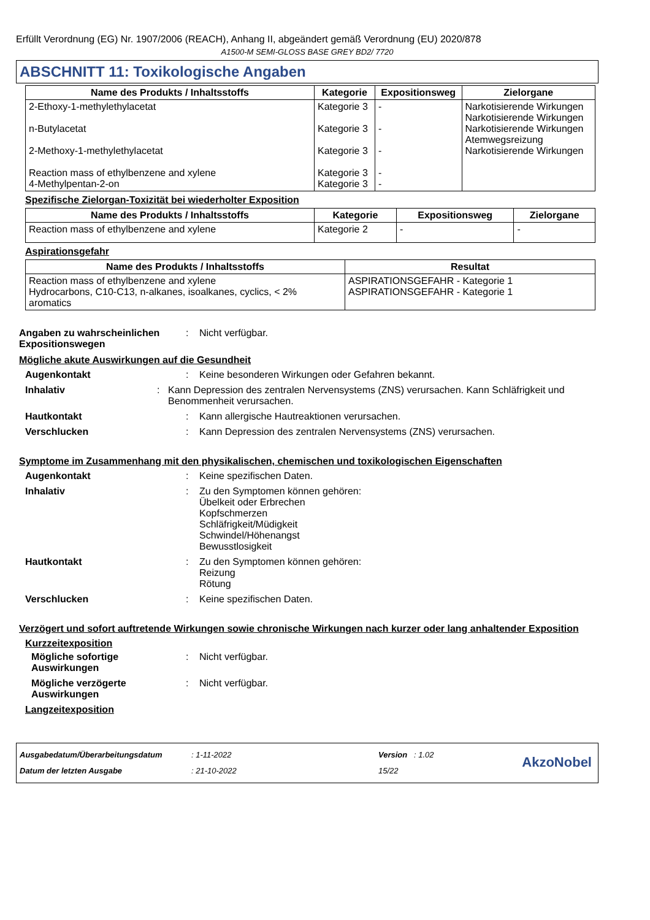Erfüllt Verordnung (EG) Nr. 1907/2006 (REACH), Anhang II, abgeändert gemäß Verordnung (EU) 2020/878
A1500-M SEMI-GLOSS BASE GREY BD2/ 7720
ABSCHNITT 11: Toxikologische Angaben
| Name des Produkts / Inhaltsstoffs | Kategorie | Expositionsweg | Zielorgane |
| --- | --- | --- | --- |
| 2-Ethoxy-1-methylethylacetat n-Butylacetat 2-Methoxy-1-methylethylacetat Reaction mass of ethylbenzene and xylene 4-Methylpentan-2-on | Kategorie 3 Kategorie 3 Kategorie 3 Kategorie 3 Kategorie 3 | - - - - - | Narkotisierende Wirkungen Narkotisierende Wirkungen Narkotisierende Wirkungen Atemwegsreizung Narkotisierende Wirkungen |
Spezifische Zielorgan-Toxizität bei wiederholter Exposition
| Name des Produkts / Inhaltsstoffs | Kategorie | Expositionsweg | Zielorgane |
| --- | --- | --- | --- |
| Reaction mass of ethylbenzene and xylene | Kategorie 2 | - | - |
Aspirationsgefahr
| Name des Produkts / Inhaltsstoffs | Resultat |
| --- | --- |
| Reaction mass of ethylbenzene and xylene Hydrocarbons, C10-C13, n-alkanes, isoalkanes, cyclics, < 2% aromatics | ASPIRATIONSGEFAHR - Kategorie 1 ASPIRATIONSGEFAHR - Kategorie 1 |
Angaben zu wahrscheinlichen Expositionswegen
: Nicht verfügbar.
Mögliche akute Auswirkungen auf die Gesundheit
Augenkontakt : Keine besonderen Wirkungen oder Gefahren bekannt.
Inhalativ : Kann Depression des zentralen Nervensystems (ZNS) verursachen. Kann Schläfrigkeit und Benommenheit verursachen.
Hautkontakt : Kann allergische Hautreaktionen verursachen.
Verschlucken : Kann Depression des zentralen Nervensystems (ZNS) verursachen.
Symptome im Zusammenhang mit den physikalischen, chemischen und toxikologischen Eigenschaften
Augenkontakt : Keine spezifischen Daten.
Inhalativ : Zu den Symptomen können gehören:
Übelkeit oder Erbrechen
Kopfschmerzen
Schläfrigkeit/Müdigkeit
Schwindel/Höhenangst
Bewusstlosigkeit
Hautkontakt : Zu den Symptomen können gehören:
Reizung
Rötung
Verschlucken : Keine spezifischen Daten.
Verzögert und sofort auftretende Wirkungen sowie chronische Wirkungen nach kurzer oder lang anhaltender Exposition
Kurzzeitexposition
Mögliche sofortige Auswirkungen
: Nicht verfügbar.
Mögliche verzögerte Auswirkungen
: Nicht verfügbar.
Langzeitexposition
Ausgabedatum/Überarbeitungsdatum
Datum der letzten Ausgabe
: 1-11-2022
: 21-10-2022
Version : 1.02
15/22
AkzoNobel